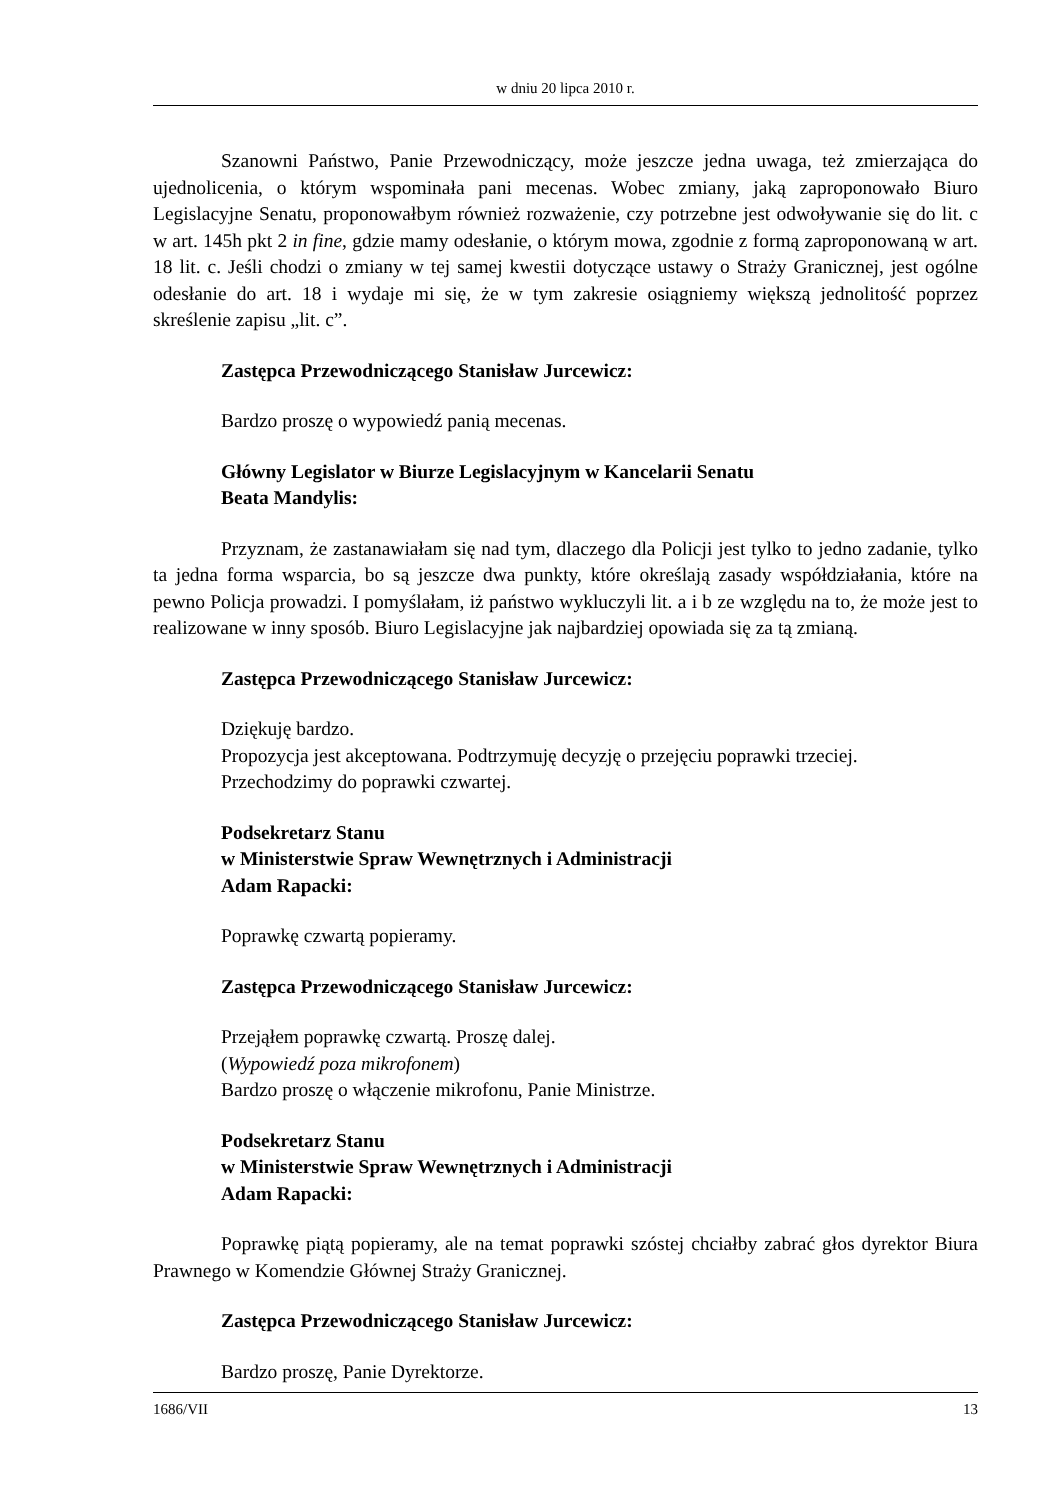w dniu 20 lipca 2010 r.
Szanowni Państwo, Panie Przewodniczący, może jeszcze jedna uwaga, też zmierzająca do ujednolicenia, o którym wspominała pani mecenas. Wobec zmiany, jaką zaproponowało Biuro Legislacyjne Senatu, proponowałbym również rozważenie, czy potrzebne jest odwoływanie się do lit. c w art. 145h pkt 2 in fine, gdzie mamy odesłanie, o którym mowa, zgodnie z formą zaproponowaną w art. 18 lit. c. Jeśli chodzi o zmiany w tej samej kwestii dotyczące ustawy o Straży Granicznej, jest ogólne odesłanie do art. 18 i wydaje mi się, że w tym zakresie osiągniemy większą jednolitość poprzez skreślenie zapisu „lit. c”.
Zastępca Przewodniczącego Stanisław Jurcewicz:
Bardzo proszę o wypowiedź panią mecenas.
Główny Legislator w Biurze Legislacyjnym w Kancelarii Senatu
Beata Mandylis:
Przyznam, że zastanawiałam się nad tym, dlaczego dla Policji jest tylko to jedno zadanie, tylko ta jedna forma wsparcia, bo są jeszcze dwa punkty, które określają zasady współdziałania, które na pewno Policja prowadzi. I pomyślałam, iż państwo wykluczyli lit. a i b ze względu na to, że może jest to realizowane w inny sposób. Biuro Legislacyjne jak najbardziej opowiada się za tą zmianą.
Zastępca Przewodniczącego Stanisław Jurcewicz:
Dziękuję bardzo.
Propozycja jest akceptowana. Podtrzymuję decyzję o przejęciu poprawki trzeciej.
Przechodzimy do poprawki czwartej.
Podsekretarz Stanu
w Ministerstwie Spraw Wewnętrznych i Administracji
Adam Rapacki:
Poprawkę czwartą popieramy.
Zastępca Przewodniczącego Stanisław Jurcewicz:
Przejąłem poprawkę czwartą. Proszę dalej.
(Wypowiedź poza mikrofonem)
Bardzo proszę o włączenie mikrofonu, Panie Ministrze.
Podsekretarz Stanu
w Ministerstwie Spraw Wewnętrznych i Administracji
Adam Rapacki:
Poprawkę piątą popieramy, ale na temat poprawki szóstej chciałby zabrać głos dyrektor Biura Prawnego w Komendzie Głównej Straży Granicznej.
Zastępca Przewodniczącego Stanisław Jurcewicz:
Bardzo proszę, Panie Dyrektorze.
1686/VII 13